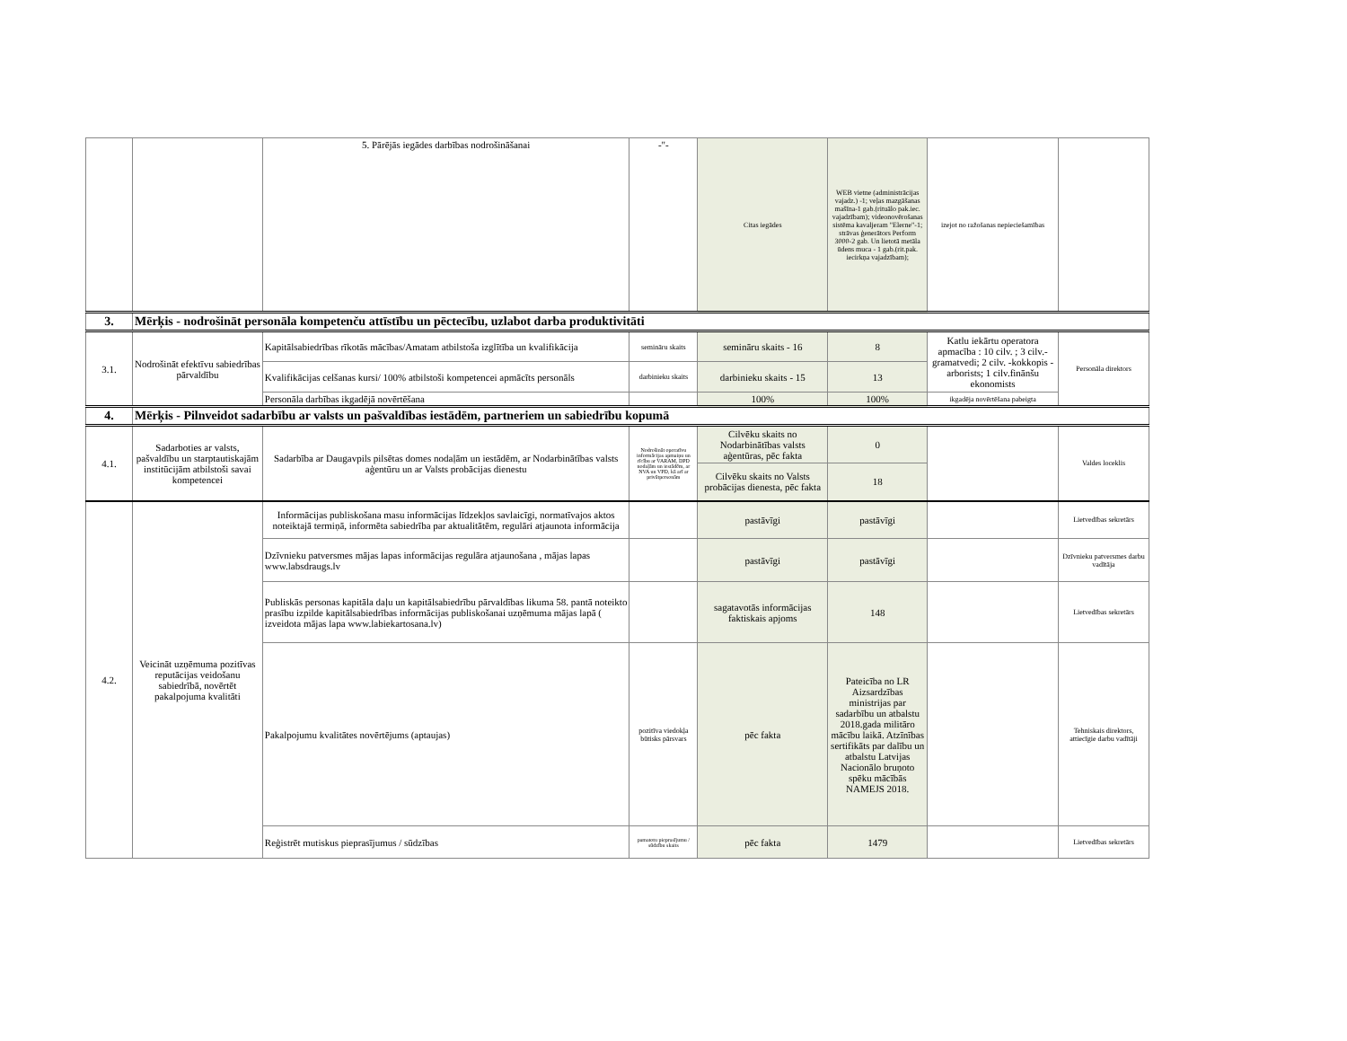| | | 5. Pārējās iegādes darbības nodrošināšanai | -"- | Citas iegādes | WEB vietne (administrācijas vajadz.) -1; veļas mazgāšanas mašīna-1 gab.(rituālo pak.iec. vajadzībam); videonovērošanas sistēma kavaljeram "Elerne"-1; strāvas ģenerātors Perform 3000-2 gab. Un lietotā metāla ūdens muca - 1 gab.(rit.pak. iecirkņa vajadzībam); | izejot no ražošanas nepieciešamības | |
| 3. | Mērķis - nodrošināt personāla kompetenču attīstību un pēctecību, uzlabot darba produktivitāti | | | | | | |
| 3.1. | Nodrošināt efektīvu sabiedrības pārvaldību | Kapitālsabiedrības rīkotās mācības/Amatam atbilstoša izglītība un kvalifikācija | semināru skaits | semināru skaits - 16 | 8 | Katlu iekārtu operatora apmacība : 10 cilv. ; 3 cilv.-gramatvedi; 2 cilv. -kokkopis -arborists; 1 cilv.finānšu ekonomists | Personāla direktors |
| | | Kvalifikācijas celšanas kursi/ 100% atbilstoši kompetencei apmācīts personāls | darbinieku skaits | darbinieku skaits - 15 | 13 | | |
| | | Personāla darbības ikgadējā novērtēšana | | 100% | 100% | ikgadēja novērtēšana pabeigta | |
| 4. | Mērķis - Pilnveidot sadarbību ar valsts un pašvaldības iestādēm, partneriem un sabiedrību kopumā | | | | | | |
| 4.1. | Sadarboties ar valsts, pašvaldību un starptautiskajām institūcijām atbilstoši savai kompetencei | Sadarbība ar Daugavpils pilsētas domes nodaļām un iestādēm, ar Nodarbinātības valsts aģentūru un ar Valsts probācijas dienestu | Nodrošināt operatīvu informācijas apmaiņu un rīcību ar VARAM, DPD nodaļām un iestādēm, ar NVA un VPD, kā arī ar privātpersonām | Cilvēku skaits no Nodarbinātības valsts aģentūras, pēc fakta | 0 | | Valdes loceklis |
| | | | | Cilvēku skaits no Valsts probācijas dienesta, pēc fakta | 18 | | |
| 4.2. | Veicināt uzņēmuma pozitīvas reputācijas veidošanu sabiedrībā, novērtēt pakalpojuma kvalitāti | Informācijas publiskošana masu informācijas līdzekļos savlaicīgi, normatīvajos aktos noteiktajā termiņā, informēta sabiedrība par aktualitātēm, regulāri atjaunota informācija | | pastāvīgi | pastāvīgi | | Lietvedības sekretārs |
| | | Dzīvnieku patversmes mājas lapas informācijas regulāra atjaunošana , mājas lapas www.labsdraugs.lv | | pastāvīgi | pastāvīgi | | Dzīvnieku patversmes darbu vadītāja |
| | | Publiskās personas kapitāla daļu un kapitālsabiedrību pārvaldības likuma 58. pantā noteikto prasību izpilde kapitālsabiedrības informācijas publiskošanai uzņēmuma mājas lapā ( izveidota mājas lapa www.labiekartosana.lv) | | sagatavotās informācijas faktiskais apjoms | 148 | | Lietvedības sekretārs |
| | | Pakalpojumu kvalitātes novērtējums (aptaujas) | pozitīva viedokļa būtisks pārsvars | pēc fakta | Pateicība no LR Aizsardzības ministrijas par sadarbību un atbalstu 2018.gada militāro mācību laikā. Atzīnības sertifikāts par dalību un atbalstu Latvijas Nacionālo bruņoto spēku mācībās NAMEJS 2018. | | Tehniskais direktors, attiecīgie darbu vadītāji |
| | | Reģistrēt mutiskus pieprasījumus / sūdzības | pamatotu pieprasījumu / sūdzību skaits | pēc fakta | 1479 | | Lietvedības sekretārs |